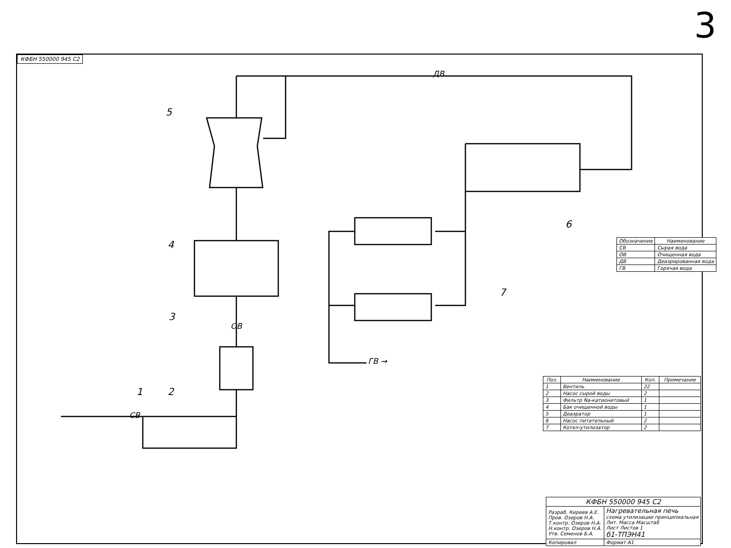3
КФБН 550000 945 С2
ДВ
СВ
ОВ
ГВ →
5
4
3
1 2
6
7
| Обозначение | Наименование |
| --- | --- |
| СВ | Сырая вода |
| ОВ | Очищенная вода |
| ДВ | Деаэрированная вода |
| ГВ | Горячая вода |
| Поз. | Наименование | Кол. | Примечание |
| --- | --- | --- | --- |
| 1 | Вентиль | 22 | |
| 2 | Насос сырой воды | 2 | |
| 3 | Фильтр Na-катионитовый | 1 | |
| 4 | Бак очищенной воды | 1 | |
| 5 | Деаэратор | 1 | |
| 6 | Насос питательный | 2 | |
| 7 | Котел-утилизатор | 2 | |
| КФБН 550000 945 С2 | |
| Разраб. Киреев А.Е. Пров. Озеров Н.А. Т.контр. Озеров Н.А. Н.контр. Озеров Н.А. Утв. Семенов Б.А. | Нагревательная печь схема утилизации принципиальная Лит. Масса Масштаб Лист Листов 1 б1-ТПЭН41 |
| Копировал | Формат А1 |